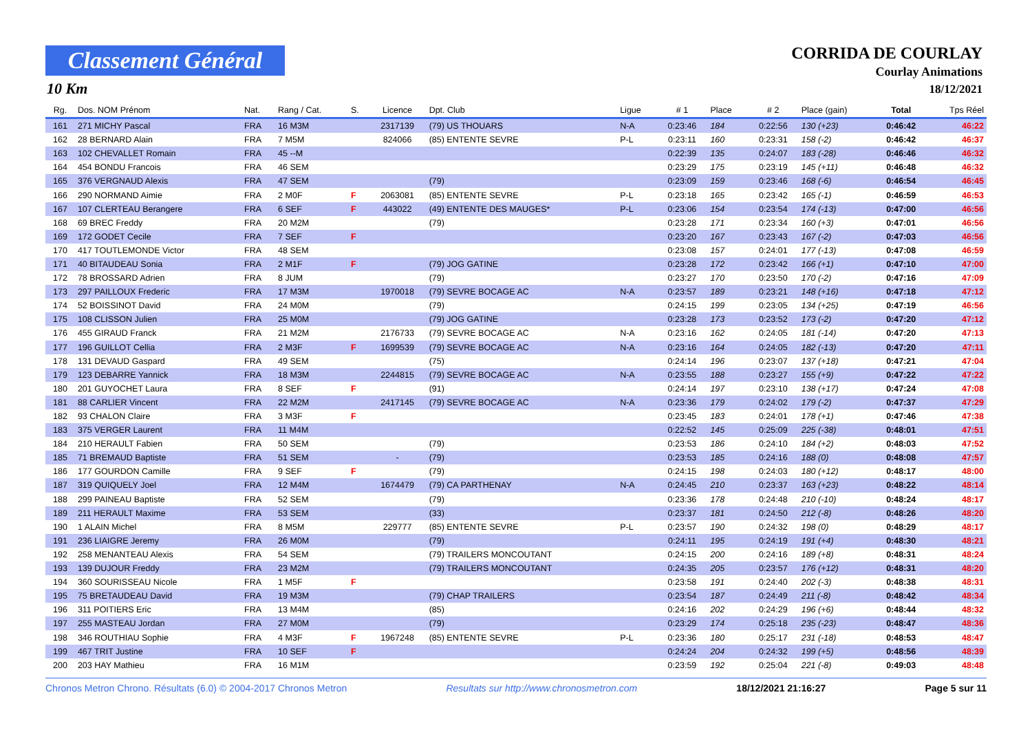Classement Général
10 Km
CORRIDA DE COURLAY
Courlay Animations
18/12/2021
| Rg. | Dos. NOM Prénom | Nat. | Rang / Cat. | S. | Licence | Dpt. Club | Ligue | # 1 | Place | # 2 | Place (gain) | Total | Tps Réel |
| --- | --- | --- | --- | --- | --- | --- | --- | --- | --- | --- | --- | --- | --- |
| 161 | 271 MICHY Pascal | FRA | 16 M3M | | 2317139 | (79) US THOUARS | N-A | 0:23:46 | 184 | 0:22:56 | 130 (+23) | 0:46:42 | 46:22 |
| 162 | 28 BERNARD Alain | FRA | 7 M5M | | 824066 | (85) ENTENTE SEVRE | P-L | 0:23:11 | 160 | 0:23:31 | 158 (-2) | 0:46:42 | 46:37 |
| 163 | 102 CHEVALLET Romain | FRA | 45 --M | | | | | 0:22:39 | 135 | 0:24:07 | 183 (-28) | 0:46:46 | 46:32 |
| 164 | 454 BONDU Francois | FRA | 46 SEM | | | | | 0:23:29 | 175 | 0:23:19 | 145 (+11) | 0:46:48 | 46:32 |
| 165 | 376 VERGNAUD Alexis | FRA | 47 SEM | | | (79) | | 0:23:09 | 159 | 0:23:46 | 168 (-6) | 0:46:54 | 46:45 |
| 166 | 290 NORMAND Aimie | FRA | 2 M0F | F | 2063081 | (85) ENTENTE SEVRE | P-L | 0:23:18 | 165 | 0:23:42 | 165 (-1) | 0:46:59 | 46:53 |
| 167 | 107 CLERTEAU Berangere | FRA | 6 SEF | F | 443022 | (49) ENTENTE DES MAUGES* | P-L | 0:23:06 | 154 | 0:23:54 | 174 (-13) | 0:47:00 | 46:56 |
| 168 | 69 BREC Freddy | FRA | 20 M2M | | | (79) | | 0:23:28 | 171 | 0:23:34 | 160 (+3) | 0:47:01 | 46:56 |
| 169 | 172 GODET Cecile | FRA | 7 SEF | F | | | | 0:23:20 | 167 | 0:23:43 | 167 (-2) | 0:47:03 | 46:56 |
| 170 | 417 TOUTLEMONDE Victor | FRA | 48 SEM | | | | | 0:23:08 | 157 | 0:24:01 | 177 (-13) | 0:47:08 | 46:59 |
| 171 | 40 BITAUDEAU Sonia | FRA | 2 M1F | F | | (79) JOG GATINE | | 0:23:28 | 172 | 0:23:42 | 166 (+1) | 0:47:10 | 47:00 |
| 172 | 78 BROSSARD Adrien | FRA | 8 JUM | | | (79) | | 0:23:27 | 170 | 0:23:50 | 170 (-2) | 0:47:16 | 47:09 |
| 173 | 297 PAILLOUX Frederic | FRA | 17 M3M | | 1970018 | (79) SEVRE BOCAGE AC | N-A | 0:23:57 | 189 | 0:23:21 | 148 (+16) | 0:47:18 | 47:12 |
| 174 | 52 BOISSINOT David | FRA | 24 M0M | | | (79) | | 0:24:15 | 199 | 0:23:05 | 134 (+25) | 0:47:19 | 46:56 |
| 175 | 108 CLISSON Julien | FRA | 25 M0M | | | (79) JOG GATINE | | 0:23:28 | 173 | 0:23:52 | 173 (-2) | 0:47:20 | 47:12 |
| 176 | 455 GIRAUD Franck | FRA | 21 M2M | | 2176733 | (79) SEVRE BOCAGE AC | N-A | 0:23:16 | 162 | 0:24:05 | 181 (-14) | 0:47:20 | 47:13 |
| 177 | 196 GUILLOT Cellia | FRA | 2 M3F | F | 1699539 | (79) SEVRE BOCAGE AC | N-A | 0:23:16 | 164 | 0:24:05 | 182 (-13) | 0:47:20 | 47:11 |
| 178 | 131 DEVAUD Gaspard | FRA | 49 SEM | | | (75) | | 0:24:14 | 196 | 0:23:07 | 137 (+18) | 0:47:21 | 47:04 |
| 179 | 123 DEBARRE Yannick | FRA | 18 M3M | | 2244815 | (79) SEVRE BOCAGE AC | N-A | 0:23:55 | 188 | 0:23:27 | 155 (+9) | 0:47:22 | 47:22 |
| 180 | 201 GUYOCHET Laura | FRA | 8 SEF | F | | (91) | | 0:24:14 | 197 | 0:23:10 | 138 (+17) | 0:47:24 | 47:08 |
| 181 | 88 CARLIER Vincent | FRA | 22 M2M | | 2417145 | (79) SEVRE BOCAGE AC | N-A | 0:23:36 | 179 | 0:24:02 | 179 (-2) | 0:47:37 | 47:29 |
| 182 | 93 CHALON Claire | FRA | 3 M3F | F | | | | 0:23:45 | 183 | 0:24:01 | 178 (+1) | 0:47:46 | 47:38 |
| 183 | 375 VERGER Laurent | FRA | 11 M4M | | | | | 0:22:52 | 145 | 0:25:09 | 225 (-38) | 0:48:01 | 47:51 |
| 184 | 210 HERAULT Fabien | FRA | 50 SEM | | | (79) | | 0:23:53 | 186 | 0:24:10 | 184 (+2) | 0:48:03 | 47:52 |
| 185 | 71 BREMAUD Baptiste | FRA | 51 SEM | | - | (79) | | 0:23:53 | 185 | 0:24:16 | 188 (0) | 0:48:08 | 47:57 |
| 186 | 177 GOURDON Camille | FRA | 9 SEF | F | | (79) | | 0:24:15 | 198 | 0:24:03 | 180 (+12) | 0:48:17 | 48:00 |
| 187 | 319 QUIQUELY Joel | FRA | 12 M4M | | 1674479 | (79) CA PARTHENAY | N-A | 0:24:45 | 210 | 0:23:37 | 163 (+23) | 0:48:22 | 48:14 |
| 188 | 299 PAINEAU Baptiste | FRA | 52 SEM | | | (79) | | 0:23:36 | 178 | 0:24:48 | 210 (-10) | 0:48:24 | 48:17 |
| 189 | 211 HERAULT Maxime | FRA | 53 SEM | | | (33) | | 0:23:37 | 181 | 0:24:50 | 212 (-8) | 0:48:26 | 48:20 |
| 190 | 1 ALAIN Michel | FRA | 8 M5M | | 229777 | (85) ENTENTE SEVRE | P-L | 0:23:57 | 190 | 0:24:32 | 198 (0) | 0:48:29 | 48:17 |
| 191 | 236 LIAIGRE Jeremy | FRA | 26 M0M | | | (79) | | 0:24:11 | 195 | 0:24:19 | 191 (+4) | 0:48:30 | 48:21 |
| 192 | 258 MENANTEAU Alexis | FRA | 54 SEM | | | (79) TRAILERS MONCOUTANT | | 0:24:15 | 200 | 0:24:16 | 189 (+8) | 0:48:31 | 48:24 |
| 193 | 139 DUJOUR Freddy | FRA | 23 M2M | | | (79) TRAILERS MONCOUTANT | | 0:24:35 | 205 | 0:23:57 | 176 (+12) | 0:48:31 | 48:20 |
| 194 | 360 SOURISSEAU Nicole | FRA | 1 M5F | F | | | | 0:23:58 | 191 | 0:24:40 | 202 (-3) | 0:48:38 | 48:31 |
| 195 | 75 BRETAUDEAU David | FRA | 19 M3M | | | (79) CHAP TRAILERS | | 0:23:54 | 187 | 0:24:49 | 211 (-8) | 0:48:42 | 48:34 |
| 196 | 311 POITIERS Eric | FRA | 13 M4M | | | (85) | | 0:24:16 | 202 | 0:24:29 | 196 (+6) | 0:48:44 | 48:32 |
| 197 | 255 MASTEAU Jordan | FRA | 27 M0M | | | (79) | | 0:23:29 | 174 | 0:25:18 | 235 (-23) | 0:48:47 | 48:36 |
| 198 | 346 ROUTHIAU Sophie | FRA | 4 M3F | F | 1967248 | (85) ENTENTE SEVRE | P-L | 0:23:36 | 180 | 0:25:17 | 231 (-18) | 0:48:53 | 48:47 |
| 199 | 467 TRIT Justine | FRA | 10 SEF | F | | | | 0:24:24 | 204 | 0:24:32 | 199 (+5) | 0:48:56 | 48:39 |
| 200 | 203 HAY Mathieu | FRA | 16 M1M | | | | | 0:23:59 | 192 | 0:25:04 | 221 (-8) | 0:49:03 | 48:48 |
Chronos Metron Chrono. Résultats (6.0) © 2004-2017 Chronos Metron Resultats sur http://www.chronosmetron.com 18/12/2021 21:16:27 Page 5 sur 11